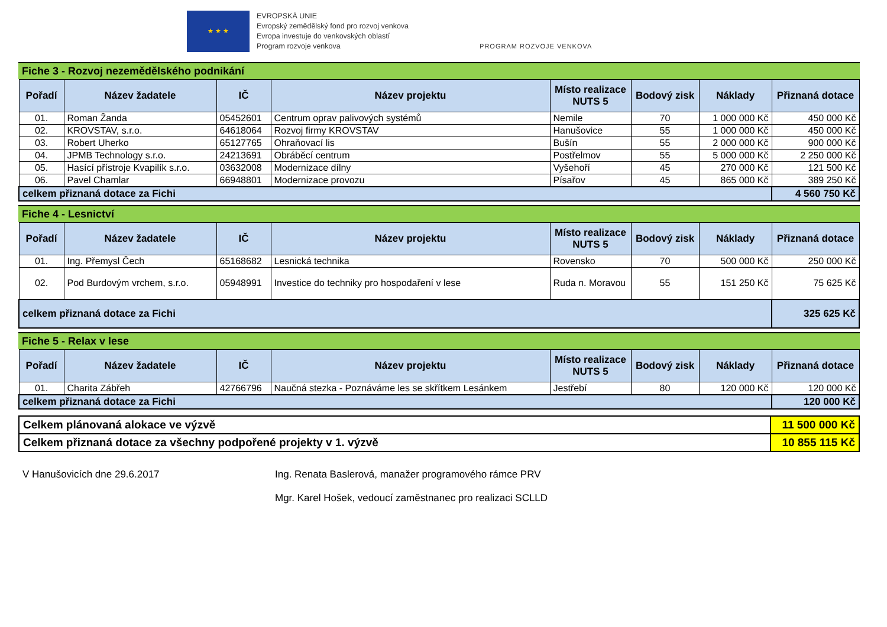★ ★ ★
EVROPSKÁ UNIE
Evropský zemědělský fond pro rozvoj venkova
Evropa investuje do venkovských oblastí
Program rozvoje venkova
PROGRAM ROZVOJE VENKOVA
Fiche 3 - Rozvoj nezemědělského podnikání
| Pořadí | Název žadatele | IČ | Název projektu | Místo realizace NUTS 5 | Bodový zisk | Náklady | Přiznaná dotace |
| --- | --- | --- | --- | --- | --- | --- | --- |
| 01. | Roman Žanda | 05452601 | Centrum oprav palivových systémů | Nemile | 70 | 1 000 000 Kč | 450 000 Kč |
| 02. | KROVSTAV, s.r.o. | 64618064 | Rozvoj firmy KROVSTAV | Hanušovice | 55 | 1 000 000 Kč | 450 000 Kč |
| 03. | Robert Uherko | 65127765 | Ohraňovací lis | Bušín | 55 | 2 000 000 Kč | 900 000 Kč |
| 04. | JPMB Technology s.r.o. | 24213691 | Obráběcí centrum | Postřelmov | 55 | 5 000 000 Kč | 2 250 000 Kč |
| 05. | Hasící přístroje Kvapilík s.r.o. | 03632008 | Modernizace dílny | Vyšehoří | 45 | 270 000 Kč | 121 500 Kč |
| 06. | Pavel Chamlar | 66948801 | Modernizace provozu | Písařov | 45 | 865 000 Kč | 389 250 Kč |
| celkem přiznaná dotace za Fichi | | | | | | | 4 560 750 Kč |
Fiche 4 - Lesnictví
| Pořadí | Název žadatele | IČ | Název projektu | Místo realizace NUTS 5 | Bodový zisk | Náklady | Přiznaná dotace |
| --- | --- | --- | --- | --- | --- | --- | --- |
| 01. | Ing. Přemysl Čech | 65168682 | Lesnická technika | Rovensko | 70 | 500 000 Kč | 250 000 Kč |
| 02. | Pod Burdovým vrchem, s.r.o. | 05948991 | Investice do techniky pro hospodaření v lese | Ruda n. Moravou | 55 | 151 250 Kč | 75 625 Kč |
| celkem přiznaná dotace za Fichi | | | | | | | 325 625 Kč |
Fiche 5 - Relax v lese
| Pořadí | Název žadatele | IČ | Název projektu | Místo realizace NUTS 5 | Bodový zisk | Náklady | Přiznaná dotace |
| --- | --- | --- | --- | --- | --- | --- | --- |
| 01. | Charita Zábřeh | 42766796 | Naučná stezka - Poznáváme les se skřítkem Lesánkem | Jestřebí | 80 | 120 000 Kč | 120 000 Kč |
| celkem přiznaná dotace za Fichi | | | | | | | 120 000 Kč |
| Celkem plánovaná alokace ve výzvě | 11 500 000 Kč |
| Celkem přiznaná dotace za všechny podpořené projekty v 1. výzvě | 10 855 115 Kč |
V Hanušovicích dne 29.6.2017 Ing. Renata Baslerová, manažer programového rámce PRV
Mgr. Karel Hošek, vedoucí zaměstnanec pro realizaci SCLLD